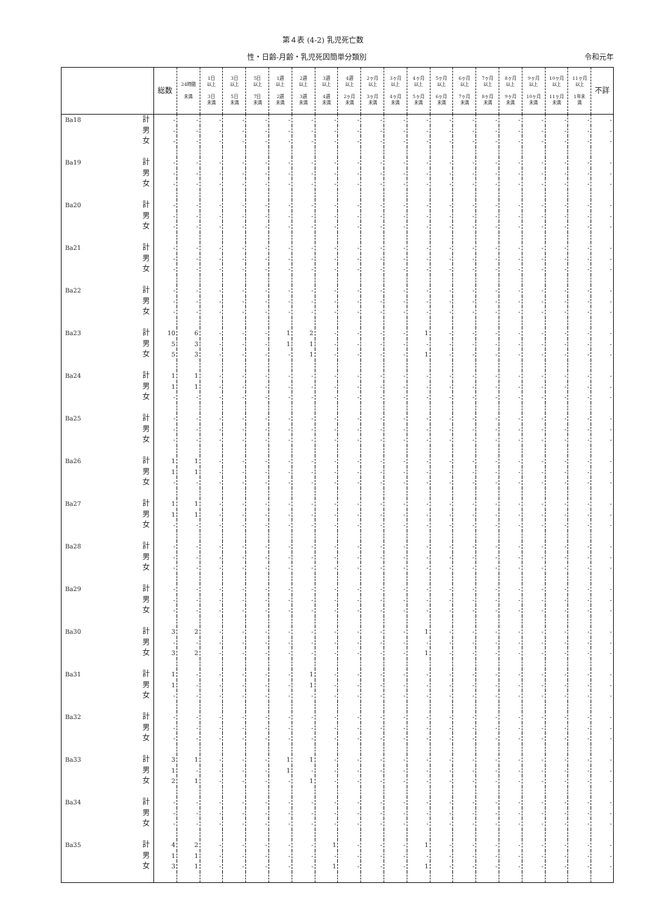第４表 (4-2) 乳児死亡数
性・日齢-月齢・乳児死因簡単分類別 令和元年
| | | 総数 | 24時間 未満 | 1日 以上 3日 未満 | 3日 以上 5日 未満 | 5日 以上 7日 未満 | 1週 以上 2週 未満 | 2週 以上 3週 未満 | 3週 以上 4週 未満 | 4週 以上 2ヶ月 未満 | 2ヶ月 以上 3ヶ月 未満 | 3ヶ月 以上 4ヶ月 未満 | 4ヶ月 以上 5ヶ月 未満 | 5ヶ月 以上 6ヶ月 未満 | 6ヶ月 以上 7ヶ月 未満 | 7ヶ月 以上 8ヶ月 未満 | 8ヶ月 以上 9ヶ月 未満 | 9ヶ月 以上 10ヶ月 未満 | 10ヶ月 以上 11ヶ月 未満 | 11ヶ月 以上 1年未 満 | 不詳 |
| --- | --- | --- | --- | --- | --- | --- | --- | --- | --- | --- | --- | --- | --- | --- | --- | --- | --- | --- | --- | --- | --- |
| Ba18 | 計 | - | - | - | - | - | - | - | - | - | - | - | - | - | - | - | - | - | - | - | - |
| | 男 | - | - | - | - | - | - | - | - | - | - | - | - | - | - | - | - | - | - | - | - |
| | 女 | - | - | - | - | - | - | - | - | - | - | - | - | - | - | - | - | - | - | - | - |
| Ba19 | 計 | - | - | - | - | - | - | - | - | - | - | - | - | - | - | - | - | - | - | - | - |
| | 男 | - | - | - | - | - | - | - | - | - | - | - | - | - | - | - | - | - | - | - | - |
| | 女 | - | - | - | - | - | - | - | - | - | - | - | - | - | - | - | - | - | - | - | - |
| Ba20 | 計 | - | - | - | - | - | - | - | - | - | - | - | - | - | - | - | - | - | - | - | - |
| | 男 | - | - | - | - | - | - | - | - | - | - | - | - | - | - | - | - | - | - | - | - |
| | 女 | - | - | - | - | - | - | - | - | - | - | - | - | - | - | - | - | - | - | - | - |
| Ba21 | 計 | - | - | - | - | - | - | - | - | - | - | - | - | - | - | - | - | - | - | - | - |
| | 男 | - | - | - | - | - | - | - | - | - | - | - | - | - | - | - | - | - | - | - | - |
| | 女 | - | - | - | - | - | - | - | - | - | - | - | - | - | - | - | - | - | - | - | - |
| Ba22 | 計 | - | - | - | - | - | - | - | - | - | - | - | - | - | - | - | - | - | - | - | - |
| | 男 | - | - | - | - | - | - | - | - | - | - | - | - | - | - | - | - | - | - | - | - |
| | 女 | - | - | - | - | - | - | - | - | - | - | - | - | - | - | - | - | - | - | - | - |
| Ba23 | 計 | 10 | 6 | - | - | - | 1 | 2 | - | - | - | - | 1 | - | - | - | - | - | - | - | - |
| | 男 | 5 | 3 | - | - | - | 1 | 1 | - | - | - | - | - | - | - | - | - | - | - | - | - |
| | 女 | 5 | 3 | - | - | - | - | 1 | - | - | - | - | 1 | - | - | - | - | - | - | - | - |
| Ba24 | 計 | 1 | 1 | - | - | - | - | - | - | - | - | - | - | - | - | - | - | - | - | - | - |
| | 男 | 1 | 1 | - | - | - | - | - | - | - | - | - | - | - | - | - | - | - | - | - | - |
| | 女 | - | - | - | - | - | - | - | - | - | - | - | - | - | - | - | - | - | - | - | - |
| Ba25 | 計 | - | - | - | - | - | - | - | - | - | - | - | - | - | - | - | - | - | - | - | - |
| | 男 | - | - | - | - | - | - | - | - | - | - | - | - | - | - | - | - | - | - | - | - |
| | 女 | - | - | - | - | - | - | - | - | - | - | - | - | - | - | - | - | - | - | - | - |
| Ba26 | 計 | 1 | 1 | - | - | - | - | - | - | - | - | - | - | - | - | - | - | - | - | - | - |
| | 男 | 1 | 1 | - | - | - | - | - | - | - | - | - | - | - | - | - | - | - | - | - | - |
| | 女 | - | - | - | - | - | - | - | - | - | - | - | - | - | - | - | - | - | - | - | - |
| Ba27 | 計 | 1 | 1 | - | - | - | - | - | - | - | - | - | - | - | - | - | - | - | - | - | - |
| | 男 | 1 | 1 | - | - | - | - | - | - | - | - | - | - | - | - | - | - | - | - | - | - |
| | 女 | - | - | - | - | - | - | - | - | - | - | - | - | - | - | - | - | - | - | - | - |
| Ba28 | 計 | - | - | - | - | - | - | - | - | - | - | - | - | - | - | - | - | - | - | - | - |
| | 男 | - | - | - | - | - | - | - | - | - | - | - | - | - | - | - | - | - | - | - | - |
| | 女 | - | - | - | - | - | - | - | - | - | - | - | - | - | - | - | - | - | - | - | - |
| Ba29 | 計 | - | - | - | - | - | - | - | - | - | - | - | - | - | - | - | - | - | - | - | - |
| | 男 | - | - | - | - | - | - | - | - | - | - | - | - | - | - | - | - | - | - | - | - |
| | 女 | - | - | - | - | - | - | - | - | - | - | - | - | - | - | - | - | - | - | - | - |
| Ba30 | 計 | 3 | 2 | - | - | - | - | - | - | - | - | - | 1 | - | - | - | - | - | - | - | - |
| | 男 | - | - | - | - | - | - | - | - | - | - | - | - | - | - | - | - | - | - | - | - |
| | 女 | 3 | 2 | - | - | - | - | - | - | - | - | - | 1 | - | - | - | - | - | - | - | - |
| Ba31 | 計 | 1 | - | - | - | - | - | 1 | - | - | - | - | - | - | - | - | - | - | - | - | - |
| | 男 | 1 | - | - | - | - | - | 1 | - | - | - | - | - | - | - | - | - | - | - | - | - |
| | 女 | - | - | - | - | - | - | - | - | - | - | - | - | - | - | - | - | - | - | - | - |
| Ba32 | 計 | - | - | - | - | - | - | - | - | - | - | - | - | - | - | - | - | - | - | - | - |
| | 男 | - | - | - | - | - | - | - | - | - | - | - | - | - | - | - | - | - | - | - | - |
| | 女 | - | - | - | - | - | - | - | - | - | - | - | - | - | - | - | - | - | - | - | - |
| Ba33 | 計 | 3 | 1 | - | - | - | 1 | 1 | - | - | - | - | - | - | - | - | - | - | - | - | - |
| | 男 | 1 | - | - | - | - | 1 | - | - | - | - | - | - | - | - | - | - | - | - | - | - |
| | 女 | 2 | 1 | - | - | - | - | 1 | - | - | - | - | - | - | - | - | - | - | - | - | - |
| Ba34 | 計 | - | - | - | - | - | - | - | - | - | - | - | - | - | - | - | - | - | - | - | - |
| | 男 | - | - | - | - | - | - | - | - | - | - | - | - | - | - | - | - | - | - | - | - |
| | 女 | - | - | - | - | - | - | - | - | - | - | - | - | - | - | - | - | - | - | - | - |
| Ba35 | 計 | 4 | 2 | - | - | - | - | - | 1 | - | - | - | 1 | - | - | - | - | - | - | - | - |
| | 男 | 1 | 1 | - | - | - | - | - | - | - | - | - | - | - | - | - | - | - | - | - | - |
| | 女 | 3 | 1 | - | - | - | - | - | 1 | - | - | - | 1 | - | - | - | - | - | - | - | - |